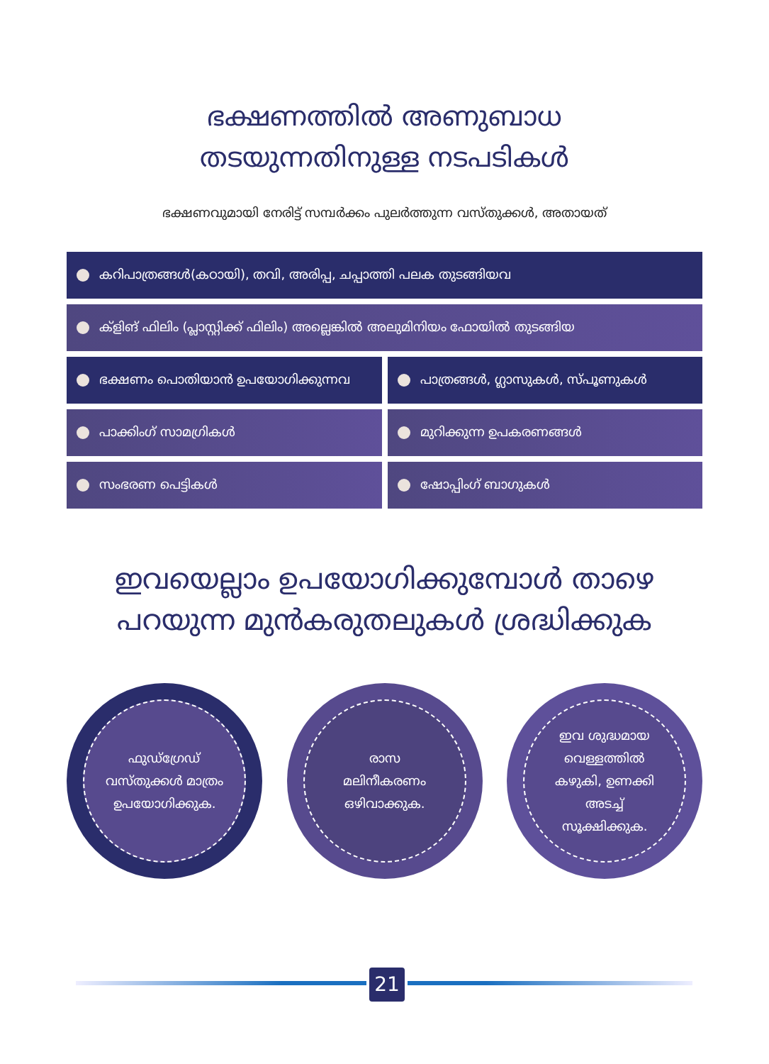ഭക്ഷണത്തിൽ അണുബാധ
തടയുന്നതിനുള്ള നടപടികൾ
ഭക്ഷണവുമായി നേരിട്ട് സമ്പർക്കം പുലർത്തുന്ന വസ്തുക്കൾ, അതായത്
കറിപാത്രങ്ങൾ(കഠായി), തവി, അരിപ്പ, ചപ്പാത്തി പലക തുടങ്ങിയവ
ക്ളിങ് ഫിലിം (പ്ലാസ്റ്റിക്ക് ഫിലിം) അല്ലെങ്കിൽ അലുമിനിയം ഫോയിൽ തുടങ്ങിയ
ഭക്ഷണം പൊതിയാൻ ഉപയോഗിക്കുന്നവ പാത്രങ്ങൾ, ഗ്ലാസുകൾ, സ്പൂണുകൾ
പാക്കിംഗ് സാമഗ്രികൾ മുറിക്കുന്ന ഉപകരണങ്ങൾ
സംഭരണ പെട്ടികൾ ഷോപ്പിംഗ് ബാഗുകൾ
ഇവയെല്ലാം ഉപയോഗിക്കുമ്പോൾ താഴെ
പറയുന്ന മുൻകരുതലുകൾ ശ്രദ്ധിക്കുക
ഫുഡ്ഗ്രേഡ്
വസ്തുക്കൾ മാത്രം
ഉപയോഗിക്കുക.
രാസ
മലിനീകരണം
ഒഴിവാക്കുക.
ഇവ ശുദ്ധമായ
വെള്ളത്തിൽ
കഴുകി, ഉണക്കി
അടച്ച്
സൂക്ഷിക്കുക.
21